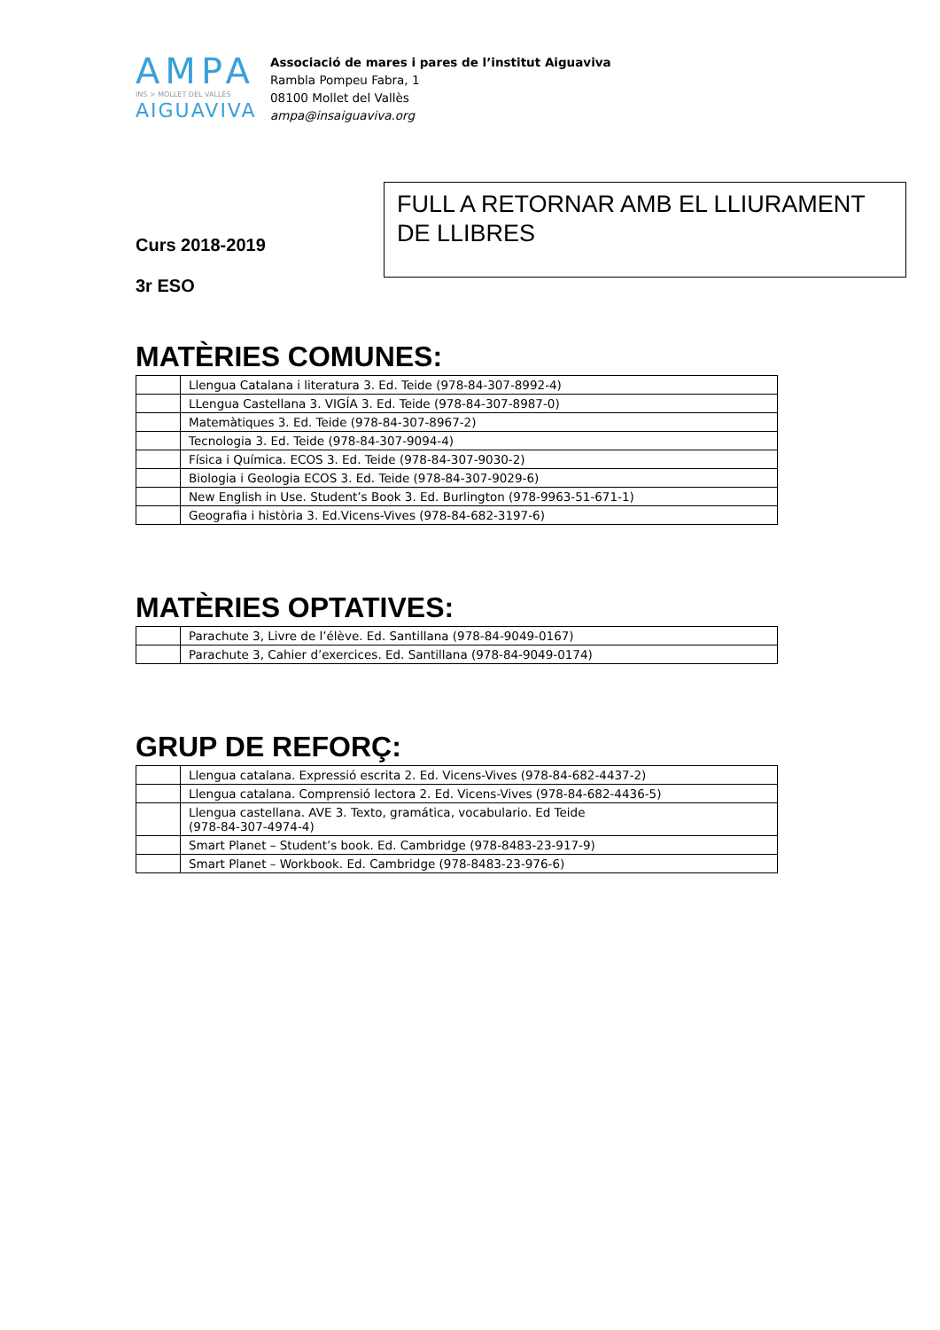AMPA
INS > MOLLET DEL VALLÈS
AIGUAVIVA
Associació de mares i pares de l’institut Aiguaviva
Rambla Pompeu Fabra, 1
08100 Mollet del Vallès
ampa@insaiguaviva.org
Curs 2018-2019
3r ESO
FULL A RETORNAR AMB EL LLIURAMENT DE LLIBRES
MATÈRIES COMUNES:
| | Llengua Catalana i literatura 3. Ed. Teide (978-84-307-8992-4) |
| | LLengua Castellana 3. VIGÍA 3. Ed. Teide (978-84-307-8987-0) |
| | Matemàtiques 3. Ed. Teide (978-84-307-8967-2) |
| | Tecnologia 3. Ed. Teide (978-84-307-9094-4) |
| | Física i Química. ECOS 3. Ed. Teide (978-84-307-9030-2) |
| | Biologia i Geologia ECOS 3. Ed. Teide (978-84-307-9029-6) |
| | New English in Use. Student’s Book 3. Ed. Burlington (978-9963-51-671-1) |
| | Geografia i història 3. Ed.Vicens-Vives (978-84-682-3197-6) |
MATÈRIES OPTATIVES:
| | Parachute 3, Livre de l’élève. Ed. Santillana (978-84-9049-0167) |
| | Parachute 3, Cahier d’exercices. Ed. Santillana (978-84-9049-0174) |
GRUP DE REFORÇ:
| | Llengua catalana. Expressió escrita 2. Ed. Vicens-Vives (978-84-682-4437-2) |
| | Llengua catalana. Comprensió lectora 2. Ed. Vicens-Vives (978-84-682-4436-5) |
| | Llengua castellana. AVE 3. Texto, gramática, vocabulario. Ed Teide (978-84-307-4974-4) |
| | Smart Planet – Student’s book. Ed. Cambridge (978-8483-23-917-9) |
| | Smart Planet – Workbook. Ed. Cambridge (978-8483-23-976-6) |